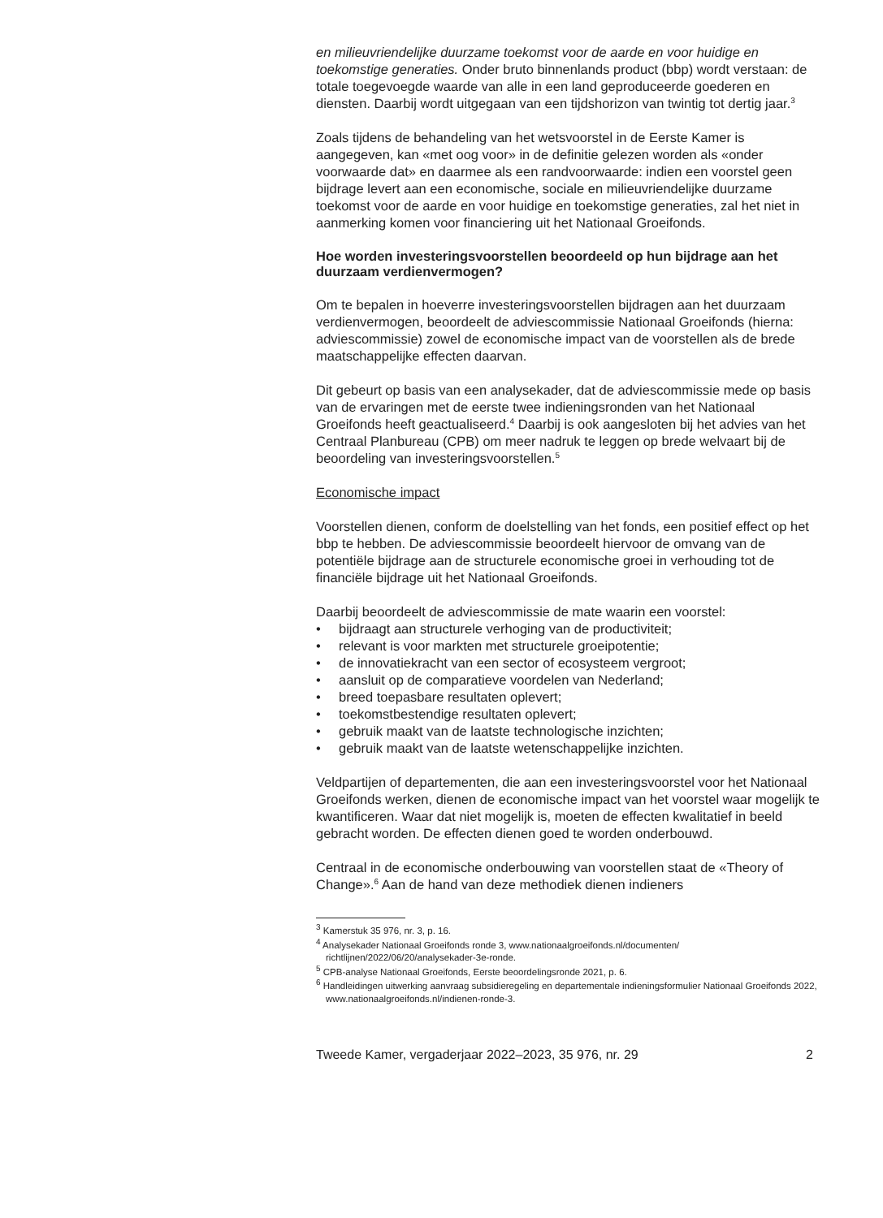en milieuvriendelijke duurzame toekomst voor de aarde en voor huidige en toekomstige generaties. Onder bruto binnenlands product (bbp) wordt verstaan: de totale toegevoegde waarde van alle in een land geproduceerde goederen en diensten. Daarbij wordt uitgegaan van een tijdshorizon van twintig tot dertig jaar.<sup>3</sup>
Zoals tijdens de behandeling van het wetsvoorstel in de Eerste Kamer is aangegeven, kan «met oog voor» in de definitie gelezen worden als «onder voorwaarde dat» en daarmee als een randvoorwaarde: indien een voorstel geen bijdrage levert aan een economische, sociale en milieuvriendelijke duurzame toekomst voor de aarde en voor huidige en toekomstige generaties, zal het niet in aanmerking komen voor financiering uit het Nationaal Groeifonds.
Hoe worden investeringsvoorstellen beoordeeld op hun bijdrage aan het duurzaam verdienvermogen?
Om te bepalen in hoeverre investeringsvoorstellen bijdragen aan het duurzaam verdienvermogen, beoordeelt de adviescommissie Nationaal Groeifonds (hierna: adviescommissie) zowel de economische impact van de voorstellen als de brede maatschappelijke effecten daarvan.
Dit gebeurt op basis van een analysekader, dat de adviescommissie mede op basis van de ervaringen met de eerste twee indieningsronden van het Nationaal Groeifonds heeft geactualiseerd.<sup>4</sup> Daarbij is ook aangesloten bij het advies van het Centraal Planbureau (CPB) om meer nadruk te leggen op brede welvaart bij de beoordeling van investeringsvoorstellen.<sup>5</sup>
Economische impact
Voorstellen dienen, conform de doelstelling van het fonds, een positief effect op het bbp te hebben. De adviescommissie beoordeelt hiervoor de omvang van de potentiële bijdrage aan de structurele economische groei in verhouding tot de financiële bijdrage uit het Nationaal Groeifonds.
Daarbij beoordeelt de adviescommissie de mate waarin een voorstel:
• bijdraagt aan structurele verhoging van de productiviteit;
• relevant is voor markten met structurele groeipotentie;
• de innovatiekracht van een sector of ecosysteem vergroot;
• aansluit op de comparatieve voordelen van Nederland;
• breed toepasbare resultaten oplevert;
• toekomstbestendige resultaten oplevert;
• gebruik maakt van de laatste technologische inzichten;
• gebruik maakt van de laatste wetenschappelijke inzichten.
Veldpartijen of departementen, die aan een investeringsvoorstel voor het Nationaal Groeifonds werken, dienen de economische impact van het voorstel waar mogelijk te kwantificeren. Waar dat niet mogelijk is, moeten de effecten kwalitatief in beeld gebracht worden. De effecten dienen goed te worden onderbouwd.
Centraal in de economische onderbouwing van voorstellen staat de «Theory of Change».<sup>6</sup> Aan de hand van deze methodiek dienen indieners
<sup>3</sup> Kamerstuk 35 976, nr. 3, p. 16.
<sup>4</sup> Analysekader Nationaal Groeifonds ronde 3, www.nationaalgroeifonds.nl/documenten/ richtlijnen/2022/06/20/analysekader-3e-ronde.
<sup>5</sup> CPB-analyse Nationaal Groeifonds, Eerste beoordelingsronde 2021, p. 6.
<sup>6</sup> Handleidingen uitwerking aanvraag subsidieregeling en departementale indieningsformulier Nationaal Groeifonds 2022, www.nationaalgroeifonds.nl/indienen-ronde-3.
Tweede Kamer, vergaderjaar 2022–2023, 35 976, nr. 29 2